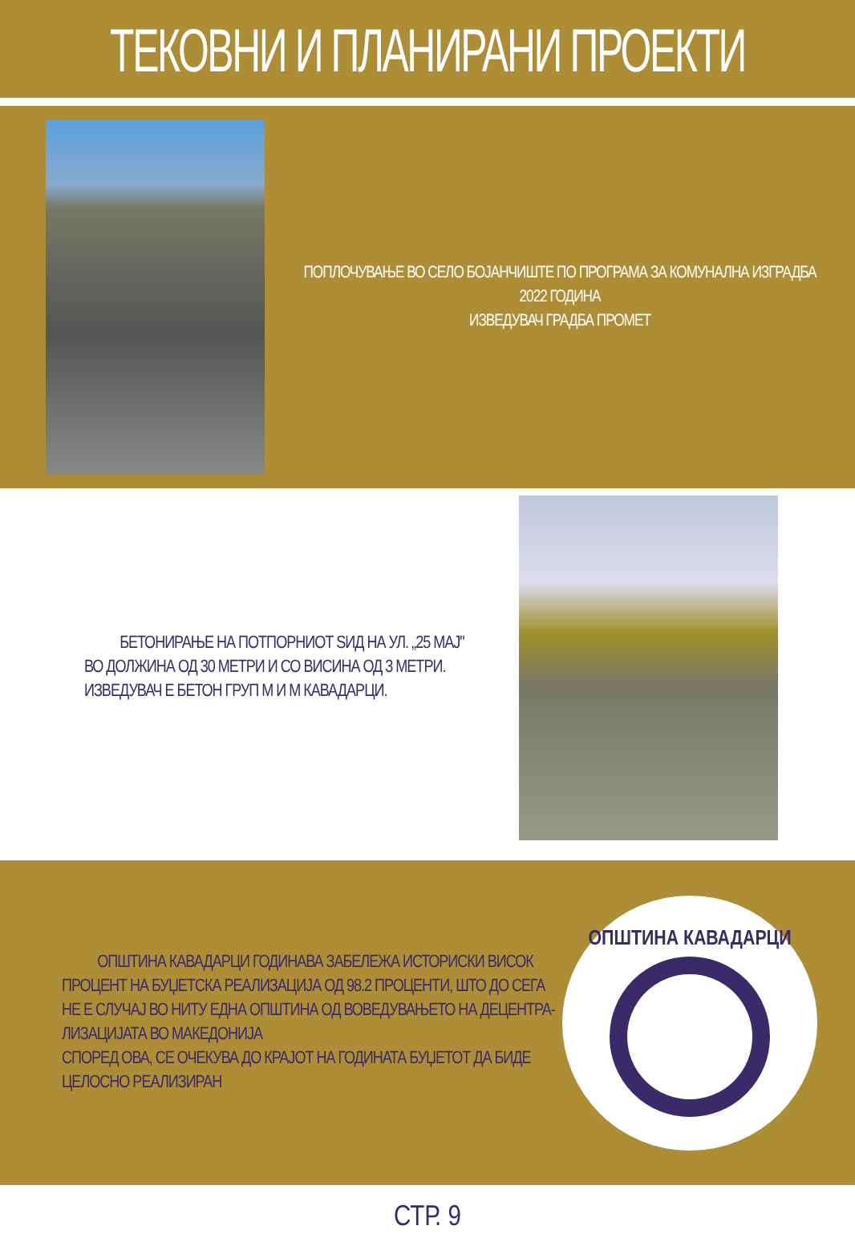ТЕКОВНИ И ПЛАНИРАНИ ПРОЕКТИ
ПОПЛОЧУВАЊЕ ВО СЕЛО БОЈАНЧИШТЕ ПО ПРОГРАМА ЗА КОМУНАЛНА ИЗГРАДБА
2022 ГОДИНА
ИЗВЕДУВАЧ ГРАДБА ПРОМЕТ
БЕТОНИРАЊЕ НА ПОТПОРНИОТ ЅИД НА УЛ. „25 МАЈ"
ВО ДОЛЖИНА ОД 30 МЕТРИ И СО ВИСИНА ОД 3 МЕТРИ.
ИЗВЕДУВАЧ Е БЕТОН ГРУП М И М КАВАДАРЦИ.
ОПШТИНА КАВАДАРЦИ ГОДИНАВА ЗАБЕЛЕЖА ИСТОРИСКИ ВИСОК ПРОЦЕНТ НА БУЏЕТСКА РЕАЛИЗАЦИЈА ОД 98.2 ПРОЦЕНТИ, ШТО ДО СЕГА НЕ Е СЛУЧАЈ ВО НИТУ ЕДНА ОПШТИНА ОД ВОВЕДУВАЊЕТО НА ДЕЦЕНТРА-ЛИЗАЦИЈАТА ВО МАКЕДОНИЈА
СПОРЕД ОВА, СЕ ОЧЕКУВА ДО КРАЈОТ НА ГОДИНАТА БУЏЕТОТ ДА БИДЕ ЦЕЛОСНО РЕАЛИЗИРАН
ОПШТИНА КАВАДАРЦИ
СТР. 9